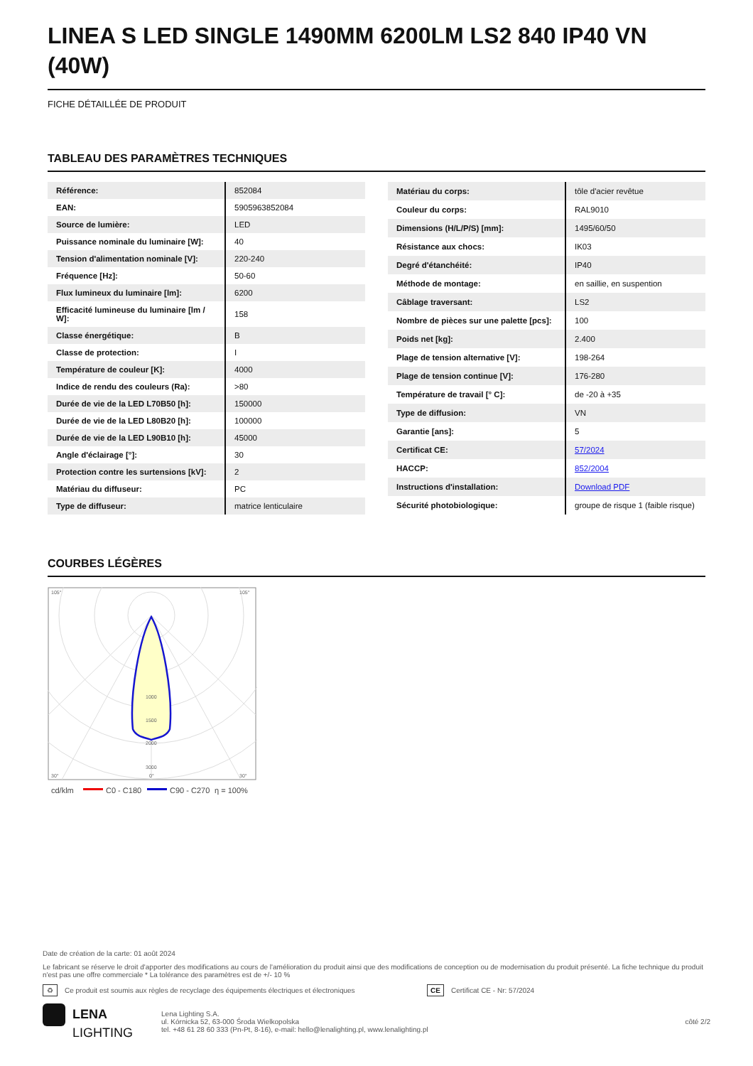LINEA S LED SINGLE 1490MM 6200LM LS2 840 IP40 VN (40W)
FICHE DÉTAILLÉE DE PRODUIT
TABLEAU DES PARAMÈTRES TECHNIQUES
| Référence: | 852084 |
| EAN: | 5905963852084 |
| Source de lumière: | LED |
| Puissance nominale du luminaire [W]: | 40 |
| Tension d'alimentation nominale [V]: | 220-240 |
| Fréquence [Hz]: | 50-60 |
| Flux lumineux du luminaire [lm]: | 6200 |
| Efficacité lumineuse du luminaire [lm / W]: | 158 |
| Classe énergétique: | B |
| Classe de protection: | I |
| Température de couleur [K]: | 4000 |
| Indice de rendu des couleurs (Ra): | >80 |
| Durée de vie de la LED L70B50 [h]: | 150000 |
| Durée de vie de la LED L80B20 [h]: | 100000 |
| Durée de vie de la LED L90B10 [h]: | 45000 |
| Angle d'éclairage [°]: | 30 |
| Protection contre les surtensions [kV]: | 2 |
| Matériau du diffuseur: | PC |
| Type de diffuseur: | matrice lenticulaire |
| Matériau du corps: | tôle d'acier revêtue |
| Couleur du corps: | RAL9010 |
| Dimensions (H/L/P/S) [mm]: | 1495/60/50 |
| Résistance aux chocs: | IK03 |
| Degré d'étanchéité: | IP40 |
| Méthode de montage: | en saillie, en suspention |
| Câblage traversant: | LS2 |
| Nombre de pièces sur une palette [pcs]: | 100 |
| Poids net [kg]: | 2.400 |
| Plage de tension alternative [V]: | 198-264 |
| Plage de tension continue [V]: | 176-280 |
| Température de travail [° C]: | de -20 à +35 |
| Type de diffusion: | VN |
| Garantie [ans]: | 5 |
| Certificat CE: | 57/2024 |
| HACCP: | 852/2004 |
| Instructions d'installation: | Download PDF |
| Sécurité photobiologique: | groupe de risque 1 (faible risque) |
COURBES LÉGÈRES
105°
105°
1000
1500
2000
3000
30°
0°
30°
cd/klm
C0 - C180
C90 - C270
η = 100%
Date de création de la carte: 01 août 2024
Le fabricant se réserve le droit d'apporter des modifications au cours de l'amélioration du produit ainsi que des modifications de conception ou de modernisation du produit présenté. La fiche technique du produit n'est pas une offre commerciale * La tolérance des paramètres est de +/- 10 %
♻ Ce produit est soumis aux règles de recyclage des équipements électriques et électroniques CE Certificat CE - Nr: 57/2024
LENA
LIGHTING
Lena Lighting S.A.
ul. Kórnicka 52, 63-000 Środa Wielkopolska
tel. +48 61 28 60 333 (Pn-Pt, 8-16), e-mail: hello@lenalighting.pl, www.lenalighting.pl
côté 2/2